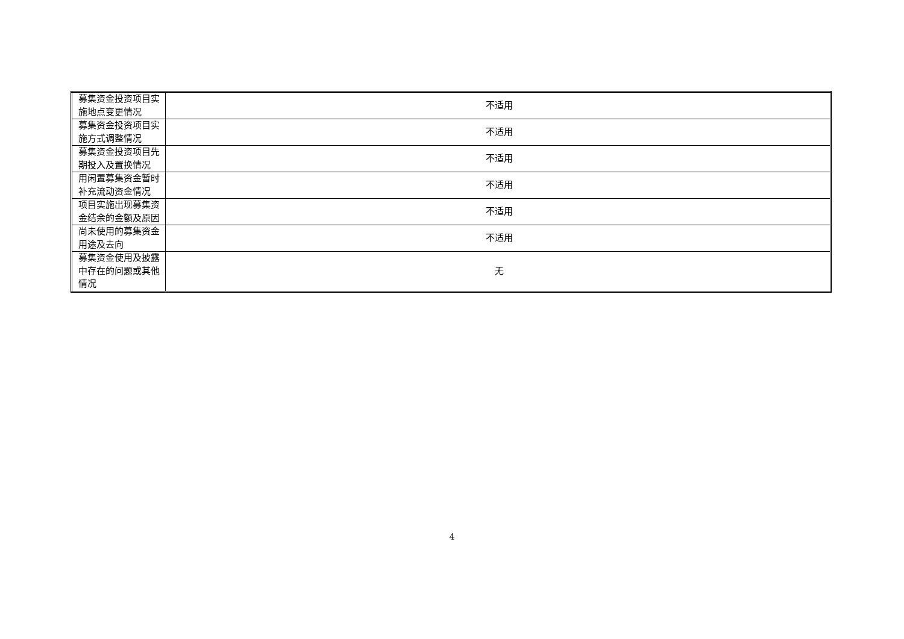| 募集资金投资项目实施地点变更情况 | 不适用 |
| 募集资金投资项目实施方式调整情况 | 不适用 |
| 募集资金投资项目先期投入及置换情况 | 不适用 |
| 用闲置募集资金暂时补充流动资金情况 | 不适用 |
| 项目实施出现募集资金结余的金额及原因 | 不适用 |
| 尚未使用的募集资金用途及去向 | 不适用 |
| 募集资金使用及披露中存在的问题或其他情况 | 无 |
4